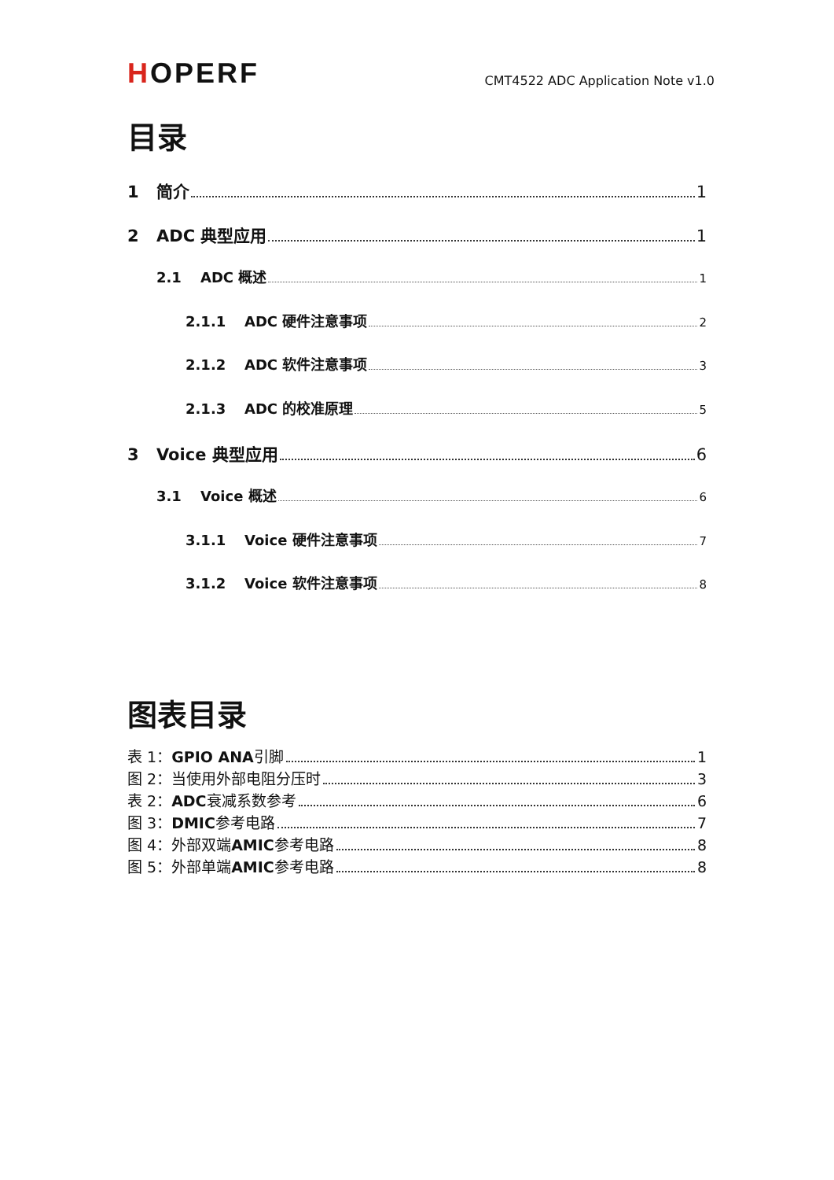HOPERF
CMT4522 ADC Application Note v1.0
目录
1 简介 1
2 ADC 典型应用 1
2.1 ADC 概述 1
2.1.1 ADC 硬件注意事项 2
2.1.2 ADC 软件注意事项 3
2.1.3 ADC 的校准原理 5
3 Voice 典型应用 6
3.1 Voice 概述 6
3.1.1 Voice 硬件注意事项 7
3.1.2 Voice 软件注意事项 8
图表目录
表 1： GPIO ANA 引脚 1
图 2：当使用外部电阻分压时 3
表 2： ADC 衰减系数参考 6
图 3： DMIC 参考电路 7
图 4：外部双端 AMIC 参考电路 8
图 5：外部单端 AMIC 参考电路 8